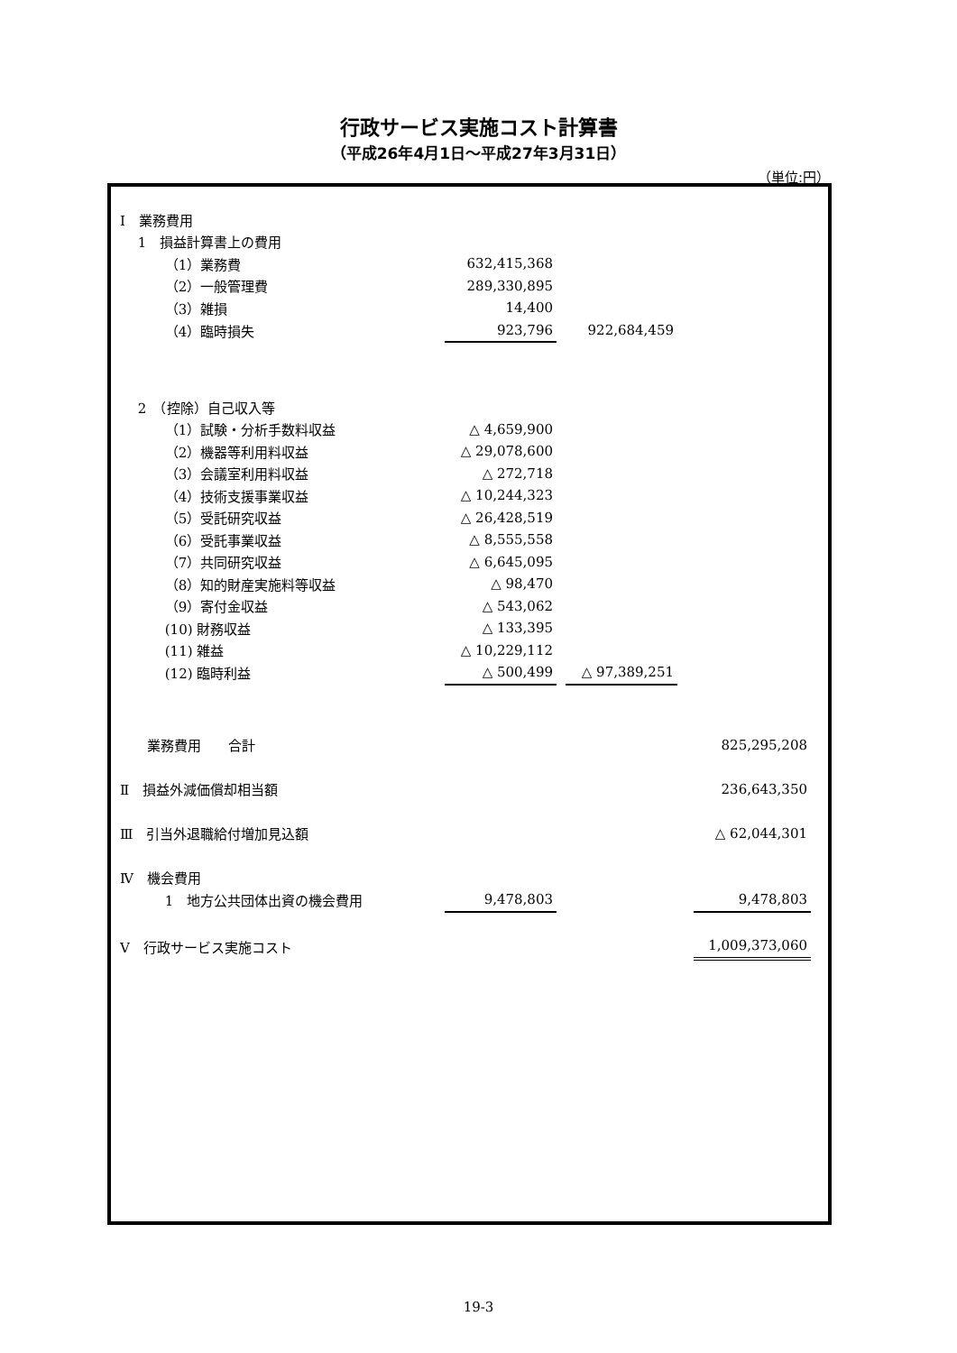行政サービス実施コスト計算書
（平成26年4月1日～平成27年3月31日）
（単位:円）
| | Ⅰ 業務費用 | | | | | | |
| | 1 損益計算書上の費用 | | | | | | |
| | （1）業務費 | 632,415,368 | | | | | |
| | （2）一般管理費 | 289,330,895 | | | | | |
| | （3）雑損 | 14,400 | | | | | |
| | （4）臨時損失 | 923,796 | | 922,684,459 | | | |
| | 2 （控除）自己収入等 | | | | | | |
| | （1）試験・分析手数料収益 | △ 4,659,900 | | | | | |
| | （2）機器等利用料収益 | △ 29,078,600 | | | | | |
| | （3）会議室利用料収益 | △ 272,718 | | | | | |
| | （4）技術支援事業収益 | △ 10,244,323 | | | | | |
| | （5）受託研究収益 | △ 26,428,519 | | | | | |
| | （6）受託事業収益 | △ 8,555,558 | | | | | |
| | （7）共同研究収益 | △ 6,645,095 | | | | | |
| | （8）知的財産実施料等収益 | △ 98,470 | | | | | |
| | （9）寄付金収益 | △ 543,062 | | | | | |
| | (10) 財務収益 | △ 133,395 | | | | | |
| | (11) 雑益 | △ 10,229,112 | | | | | |
| | (12) 臨時利益 | △ 500,499 | | △ 97,389,251 | | | |
| | 業務費用 合計 | | | | | 825,295,208 | |
| | Ⅱ 損益外減価償却相当額 | | | | | 236,643,350 | |
| | Ⅲ 引当外退職給付増加見込額 | | | | | △ 62,044,301 | |
| | Ⅳ 機会費用 | | | | | | |
| | 1 地方公共団体出資の機会費用 | 9,478,803 | | | | 9,478,803 | |
| | Ⅴ 行政サービス実施コスト | | | | | 1,009,373,060 | |
19-3